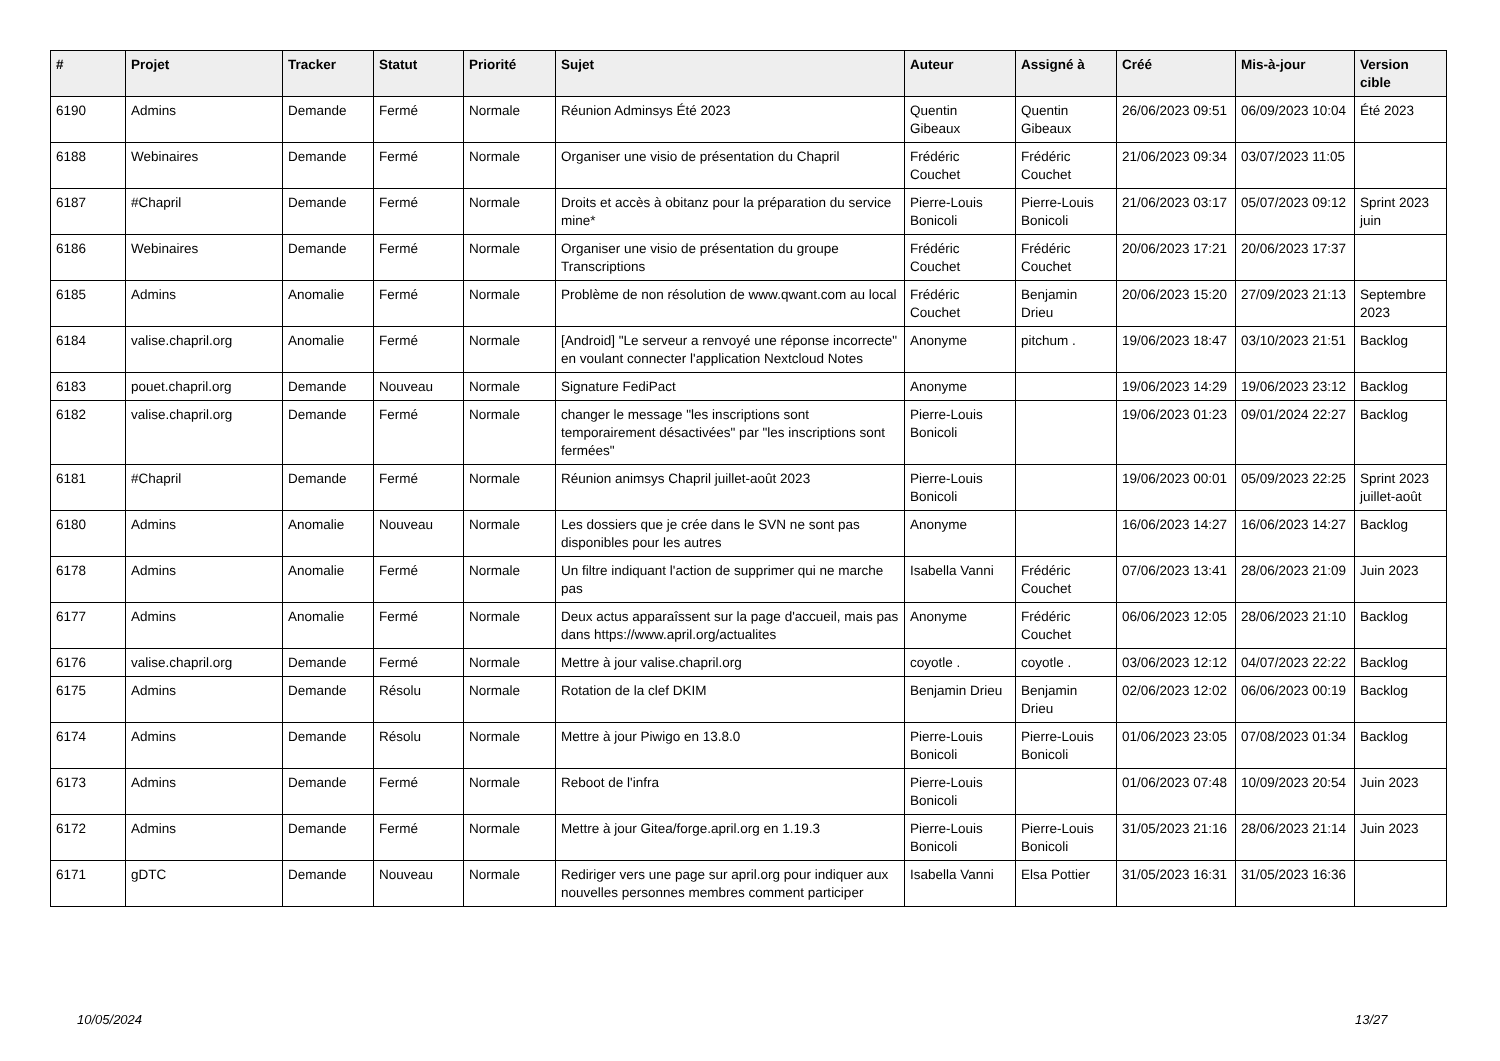| # | Projet | Tracker | Statut | Priorité | Sujet | Auteur | Assigné à | Créé | Mis-à-jour | Version cible |
| --- | --- | --- | --- | --- | --- | --- | --- | --- | --- | --- |
| 6190 | Admins | Demande | Fermé | Normale | Réunion Adminsys Été 2023 | Quentin Gibeaux | Quentin Gibeaux | 26/06/2023 09:51 | 06/09/2023 10:04 | Été 2023 |
| 6188 | Webinaires | Demande | Fermé | Normale | Organiser une visio de présentation du Chapril | Frédéric Couchet | Frédéric Couchet | 21/06/2023 09:34 | 03/07/2023 11:05 | |
| 6187 | #Chapril | Demande | Fermé | Normale | Droits et accès à obitanz pour la préparation du service mine* | Pierre-Louis Bonicoli | Pierre-Louis Bonicoli | 21/06/2023 03:17 | 05/07/2023 09:12 | Sprint 2023 juin |
| 6186 | Webinaires | Demande | Fermé | Normale | Organiser une visio de présentation du groupe Transcriptions | Frédéric Couchet | Frédéric Couchet | 20/06/2023 17:21 | 20/06/2023 17:37 | |
| 6185 | Admins | Anomalie | Fermé | Normale | Problème de non résolution de www.qwant.com au local | Frédéric Couchet | Benjamin Drieu | 20/06/2023 15:20 | 27/09/2023 21:13 | Septembre 2023 |
| 6184 | valise.chapril.org | Anomalie | Fermé | Normale | [Android] "Le serveur a renvoyé une réponse incorrecte" en voulant connecter l'application Nextcloud Notes | Anonyme | pitchum . | 19/06/2023 18:47 | 03/10/2023 21:51 | Backlog |
| 6183 | pouet.chapril.org | Demande | Nouveau | Normale | Signature FediPact | Anonyme | | 19/06/2023 14:29 | 19/06/2023 23:12 | Backlog |
| 6182 | valise.chapril.org | Demande | Fermé | Normale | changer le message "les inscriptions sont temporairement désactivées" par "les inscriptions sont fermées" | Pierre-Louis Bonicoli | | 19/06/2023 01:23 | 09/01/2024 22:27 | Backlog |
| 6181 | #Chapril | Demande | Fermé | Normale | Réunion animsys Chapril juillet-août 2023 | Pierre-Louis Bonicoli | | 19/06/2023 00:01 | 05/09/2023 22:25 | Sprint 2023 juillet-août |
| 6180 | Admins | Anomalie | Nouveau | Normale | Les dossiers que je crée dans le SVN ne sont pas disponibles pour les autres | Anonyme | | 16/06/2023 14:27 | 16/06/2023 14:27 | Backlog |
| 6178 | Admins | Anomalie | Fermé | Normale | Un filtre indiquant l'action de supprimer qui ne marche pas | Isabella Vanni | Frédéric Couchet | 07/06/2023 13:41 | 28/06/2023 21:09 | Juin 2023 |
| 6177 | Admins | Anomalie | Fermé | Normale | Deux actus apparaîssent sur la page d'accueil, mais pas dans https://www.april.org/actualites | Anonyme | Frédéric Couchet | 06/06/2023 12:05 | 28/06/2023 21:10 | Backlog |
| 6176 | valise.chapril.org | Demande | Fermé | Normale | Mettre à jour valise.chapril.org | coyotle . | coyotle . | 03/06/2023 12:12 | 04/07/2023 22:22 | Backlog |
| 6175 | Admins | Demande | Résolu | Normale | Rotation de la clef DKIM | Benjamin Drieu | Benjamin Drieu | 02/06/2023 12:02 | 06/06/2023 00:19 | Backlog |
| 6174 | Admins | Demande | Résolu | Normale | Mettre à jour Piwigo en 13.8.0 | Pierre-Louis Bonicoli | Pierre-Louis Bonicoli | 01/06/2023 23:05 | 07/08/2023 01:34 | Backlog |
| 6173 | Admins | Demande | Fermé | Normale | Reboot de l'infra | Pierre-Louis Bonicoli | | 01/06/2023 07:48 | 10/09/2023 20:54 | Juin 2023 |
| 6172 | Admins | Demande | Fermé | Normale | Mettre à jour Gitea/forge.april.org en 1.19.3 | Pierre-Louis Bonicoli | Pierre-Louis Bonicoli | 31/05/2023 21:16 | 28/06/2023 21:14 | Juin 2023 |
| 6171 | gDTC | Demande | Nouveau | Normale | Rediriger vers une page sur april.org pour indiquer aux nouvelles personnes membres comment participer | Isabella Vanni | Elsa Pottier | 31/05/2023 16:31 | 31/05/2023 16:36 | |
10/05/2024 13/27